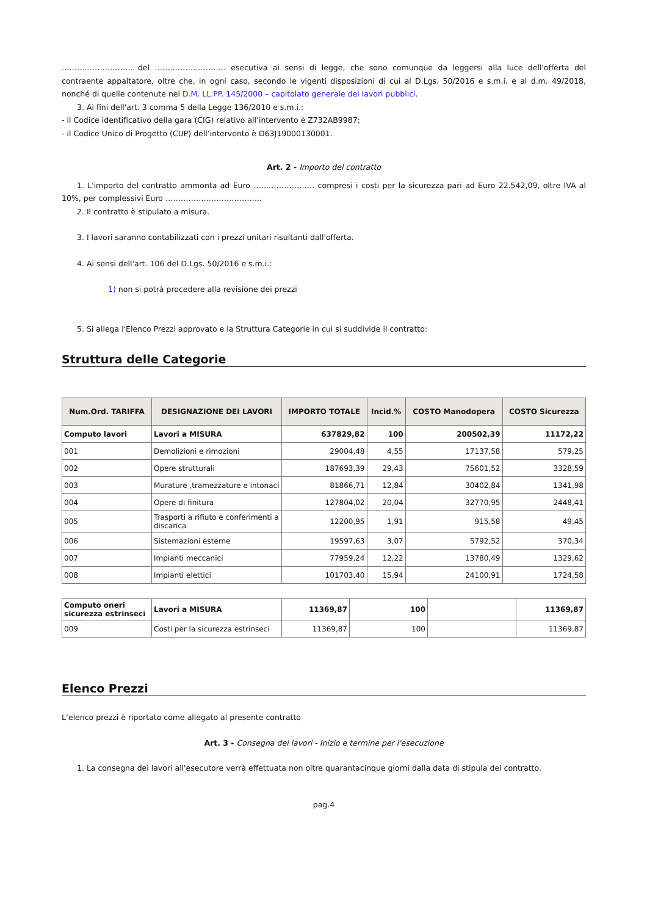………………………. del ………………………. esecutiva ai sensi di legge, che sono comunque da leggersi alla luce dell'offerta del contraente appaltatore, oltre che, in ogni caso, secondo le vigenti disposizioni di cui al D.Lgs. 50/2016 e s.m.i. e al d.m. 49/2018, nonché di quelle contenute nel D.M. LL.PP. 145/2000 – capitolato generale dei lavori pubblici.
3. Ai fini dell'art. 3 comma 5 della Legge 136/2010 e s.m.i.:
- il Codice identificativo della gara (CIG) relativo all’intervento è Z732AB9987;
- il Codice Unico di Progetto (CUP) dell’intervento è D63J19000130001.
Art. 2 - Importo del contratto
1. L'importo del contratto ammonta ad Euro …………………… compresi i costi per la sicurezza pari ad Euro 22.542,09, oltre IVA al 10%, per complessivi Euro ………………………………..
2. Il contratto è stipulato a misura.
3. I lavori saranno contabilizzati con i prezzi unitari risultanti dall'offerta.
4. Ai sensi dell'art. 106 del D.Lgs. 50/2016 e s.m.i.:
1) non si potrà procedere alla revisione dei prezzi
5. Si allega l'Elenco Prezzi approvato e la Struttura Categorie in cui si suddivide il contratto:
Struttura delle Categorie
| Num.Ord. TARIFFA | DESIGNAZIONE DEI LAVORI | IMPORTO TOTALE | Incid.% | COSTO Manodopera | COSTO Sicurezza |
| --- | --- | --- | --- | --- | --- |
| Computo lavori | Lavori a MISURA | 637829,82 | 100 | 200502,39 | 11172,22 |
| 001 | Demolizioni e rimozioni | 29004,48 | 4,55 | 17137,58 | 579,25 |
| 002 | Opere strutturali | 187693,39 | 29,43 | 75601,52 | 3328,59 |
| 003 | Murature ,tramezzature e intonaci | 81866,71 | 12,84 | 30402,84 | 1341,98 |
| 004 | Opere di finitura | 127804,02 | 20,04 | 32770,95 | 2448,41 |
| 005 | Trasporti a rifiuto e conferimenti a discarica | 12200,95 | 1,91 | 915,58 | 49,45 |
| 006 | Sistemazioni esterne | 19597,63 | 3,07 | 5792,52 | 370,34 |
| 007 | Impianti meccanici | 77959,24 | 12,22 | 13780,49 | 1329,62 |
| 008 | Impianti elettici | 101703,40 | 15,94 | 24100,91 | 1724,58 |
| Computo oneri sicurezza estrinseci | Lavori a MISURA | 11369,87 | 100 | | 11369,87 |
| 009 | Costi per la sicurezza estrinseci | 11369,87 | 100 | | 11369,87 |
Elenco Prezzi
L’elenco prezzi è riportato come allegato al presente contratto
Art. 3 - Consegna dei lavori - Inizio e termine per l'esecuzione
1. La consegna dei lavori all'esecutore verrà effettuata non oltre quarantacinque giorni dalla data di stipula del contratto.
pag.4